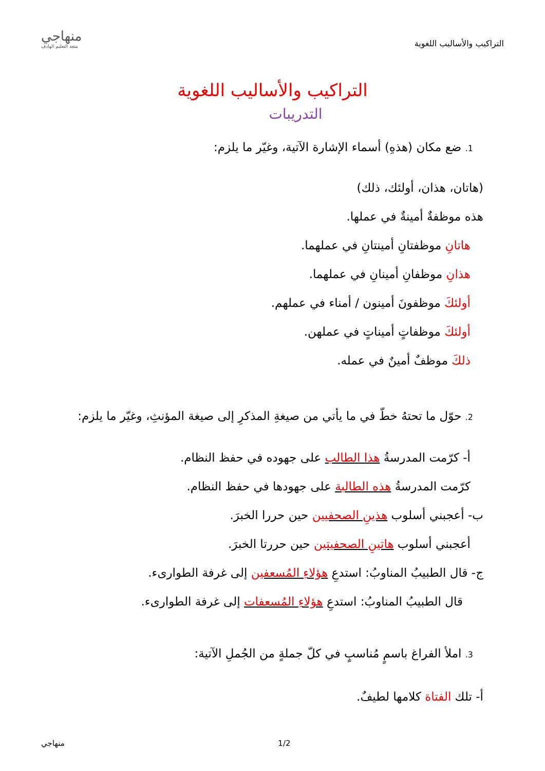التراكيب والأساليب اللغوية
منهاجي
متعة التعليم الهادف
التراكيب والأساليب اللغوية
التدريبات
1. ضع مكان (هذهِ) أسماء الإشارة الآتية، وغيّر ما يلزم:
(هاتان، هذان، أولئك، ذلك)
هذه موظفةٌ أمينةٌ في عملها.
هاتانِ موظفتانِ أمينتانِ في عملهما.
هذانِ موظفانِ أمينانِ في عملهما.
أولئكَ موظفونَ أمينون / أمناء في عملهم.
أولئكَ موظفاتٍ أميناتٍ في عملهن.
ذلكَ موظفٌ أمينٌ في عمله.
2. حوّل ما تحتهُ خطّ في ما يأتي من صيغةِ المذكرِ إلى صيغة المؤنثِ، وغيّر ما يلزم:
أ- كرّمت المدرسةُ هذا الطالب على جهوده في حفظ النظام.
كرّمت المدرسةُ هذه الطالبة على جهودها في حفظ النظام.
ب- أعجبني أسلوب هذينِ الصحفيين حين حررا الخبرَ.
أعجبني أسلوب هاتينِ الصحفيتين حين حررتا الخبرَ.
ج- قال الطبيبُ المناوبُ: استدعِ هؤلاءِ المُسعفين إلى غرفة الطوارىء.
قال الطبيبُ المناوبُ: استدعِ هؤلاءِ المُسعفات إلى غرفة الطوارىء.
3. املأ الفراغ باسمٍ مُناسبٍ في كلّ جملةٍ من الجُملِ الآتية:
أ- تلك الفتاة كلامها لطيفٌ.
1/2 منهاجي